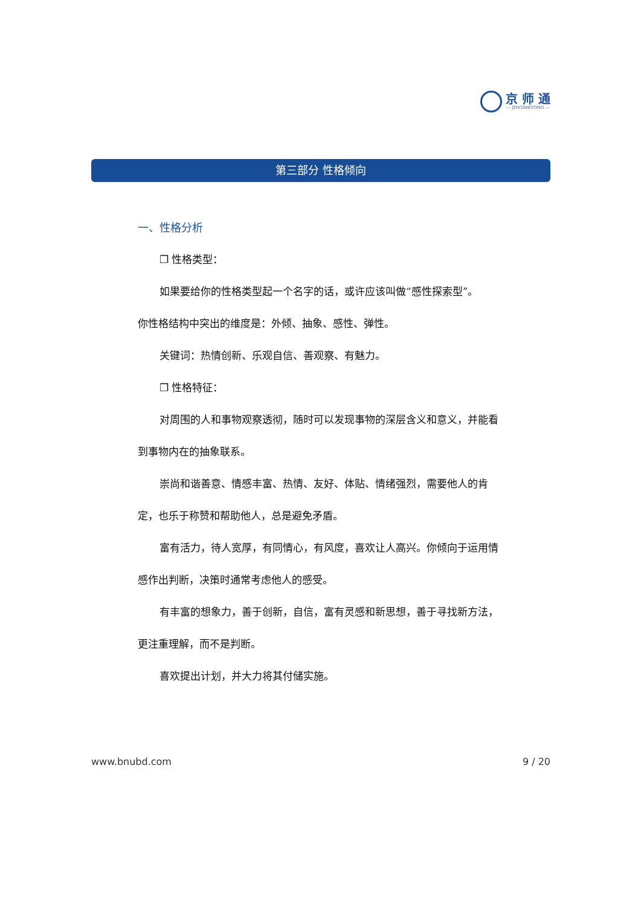京 师 通
— JINGSHITONG —
第三部分 性格倾向
一、性格分析
❐ 性格类型：
如果要给你的性格类型起一个名字的话，或许应该叫做“感性探索型”。
你性格结构中突出的维度是：外倾、抽象、感性、弹性。
关键词：热情创新、乐观自信、善观察、有魅力。
❐ 性格特征：
对周围的人和事物观察透彻，随时可以发现事物的深层含义和意义，并能看到事物内在的抽象联系。
崇尚和谐善意、情感丰富、热情、友好、体贴、情绪强烈，需要他人的肯定，也乐于称赞和帮助他人，总是避免矛盾。
富有活力，待人宽厚，有同情心，有风度，喜欢让人高兴。你倾向于运用情感作出判断，决策时通常考虑他人的感受。
有丰富的想象力，善于创新，自信，富有灵感和新思想，善于寻找新方法，更注重理解，而不是判断。
喜欢提出计划，并大力将其付储实施。
www.bnubd.com 9 / 20